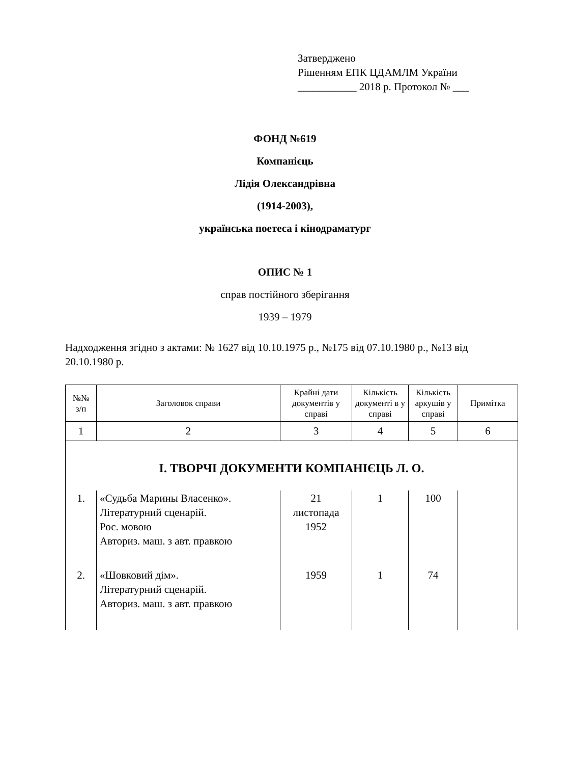Затверджено
Рішенням ЕПК ЦДАМЛМ України
___________ 2018 р. Протокол № ___
ФОНД №619
Компанієць
Лідія Олександрівна
(1914-2003),
українська поетеса і кінодраматург
ОПИС № 1
справ постійного зберігання
1939 – 1979
Надходження згідно з актами: № 1627 від 10.10.1975 р., №175 від 07.10.1980 р., №13 від 20.10.1980 р.
| №№ з/п | Заголовок справи | Крайні дати документів у справі | Кількість документі в у справі | Кількість аркушів у справі | Примітка |
| --- | --- | --- | --- | --- | --- |
| 1 | 2 | 3 | 4 | 5 | 6 |
| І. ТВОРЧІ ДОКУМЕНТИ КОМПАНІЄЦЬ Л. О. | | | | | |
| 1. | «Судьба Марины Власенко». Літературний сценарій. Рос. мовою Авториз. маш. з авт. правкою | 21 листопада 1952 | 1 | 100 | |
| 2. | «Шовковий дім». Літературний сценарій. Авториз. маш. з авт. правкою | 1959 | 1 | 74 | |